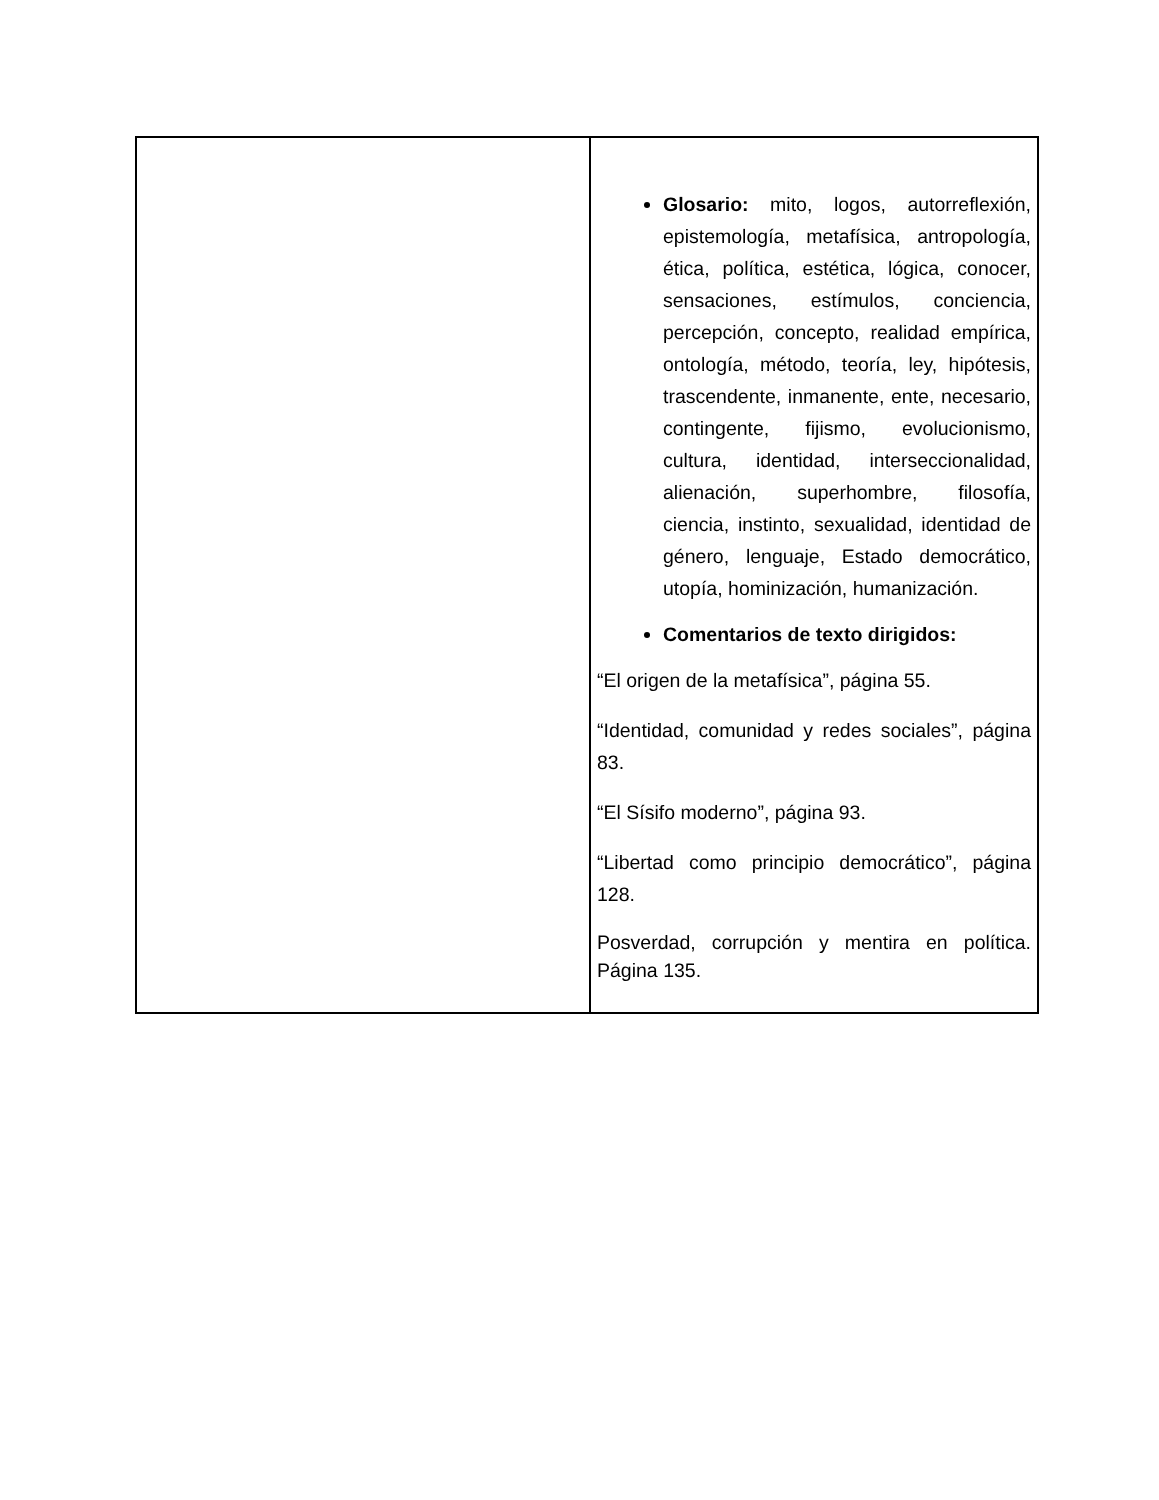| | Glosario: mito, logos, autorreflexión, epistemología, metafísica, antropología, ética, política, estética, lógica, conocer, sensaciones, estímulos, conciencia, percepción, concepto, realidad empírica, ontología, método, teoría, ley, hipótesis, trascendente, inmanente, ente, necesario, contingente, fijismo, evolucionismo, cultura, identidad, interseccionalidad, alienación, superhombre, filosofía, ciencia, instinto, sexualidad, identidad de género, lenguaje, Estado democrático, utopía, hominización, humanización. Comentarios de texto dirigidos: “El origen de la metafísica”, página 55. “Identidad, comunidad y redes sociales”, página 83. “El Sísifo moderno”, página 93. “Libertad como principio democrático”, página 128. Posverdad, corrupción y mentira en política. Página 135. |